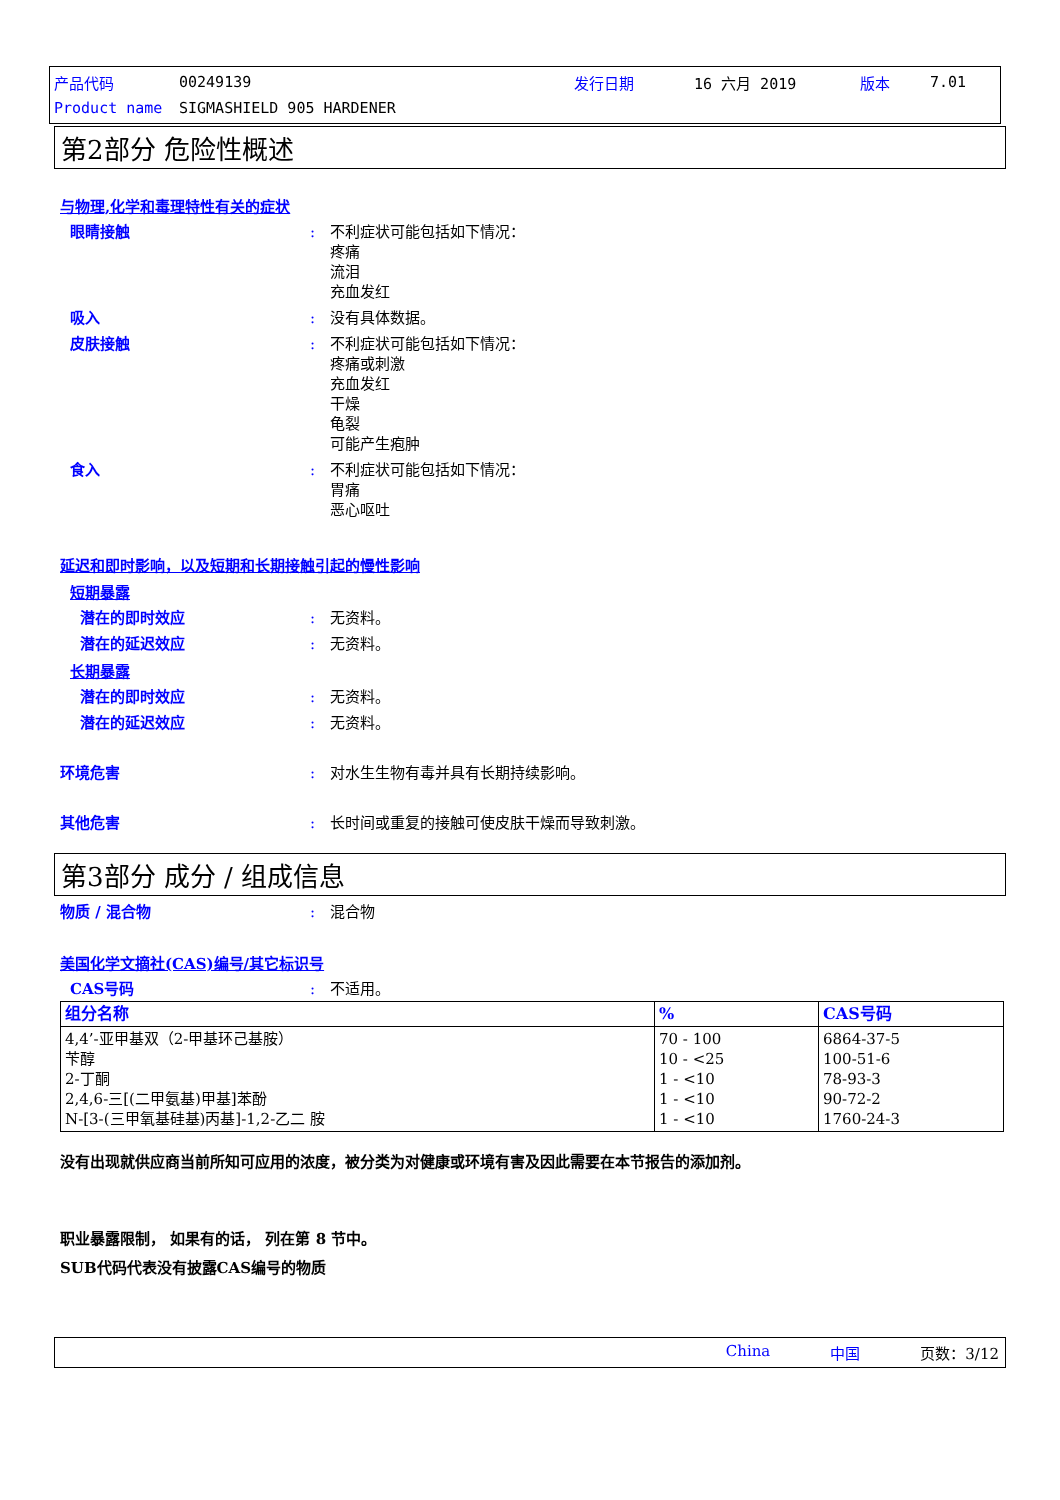产品代码 00249139 发行日期 16 六月 2019 版本 7.01
Product name SIGMASHIELD 905 HARDENER
第2部分 危险性概述
与物理,化学和毒理特性有关的症状
眼睛接触: 不利症状可能包括如下情况：
疼痛
流泪
充血发红
吸入: 没有具体数据。
皮肤接触: 不利症状可能包括如下情况：
疼痛或刺激
充血发红
干燥
龟裂
可能产生疱肿
食入: 不利症状可能包括如下情况：
胃痛
恶心呕吐
延迟和即时影响，以及短期和长期接触引起的慢性影响
短期暴露
潜在的即时效应: 无资料。
潜在的延迟效应: 无资料。
长期暴露
潜在的即时效应: 无资料。
潜在的延迟效应: 无资料。
环境危害: 对水生生物有毒并具有长期持续影响。
其他危害: 长时间或重复的接触可使皮肤干燥而导致刺激。
第3部分 成分 / 组成信息
物质 / 混合物: 混合物
美国化学文摘社(CAS)编号/其它标识号
CAS号码: 不适用。
| 组分名称 | % | CAS号码 |
| --- | --- | --- |
| 4,4’-亚甲基双（2-甲基环己基胺） 苄醇 2-丁酮 2,4,6-三[(二甲氨基)甲基]苯酚 N-[3-(三甲氧基硅基)丙基]-1,2-乙二 胺 | 70 - 100 10 - <25 1 - <10 1 - <10 1 - <10 | 6864-37-5 100-51-6 78-93-3 90-72-2 1760-24-3 |
没有出现就供应商当前所知可应用的浓度，被分类为对健康或环境有害及因此需要在本节报告的添加剂。
职业暴露限制， 如果有的话， 列在第 8 节中。
SUB代码代表没有披露CAS编号的物质
China 中国 页数：3/12